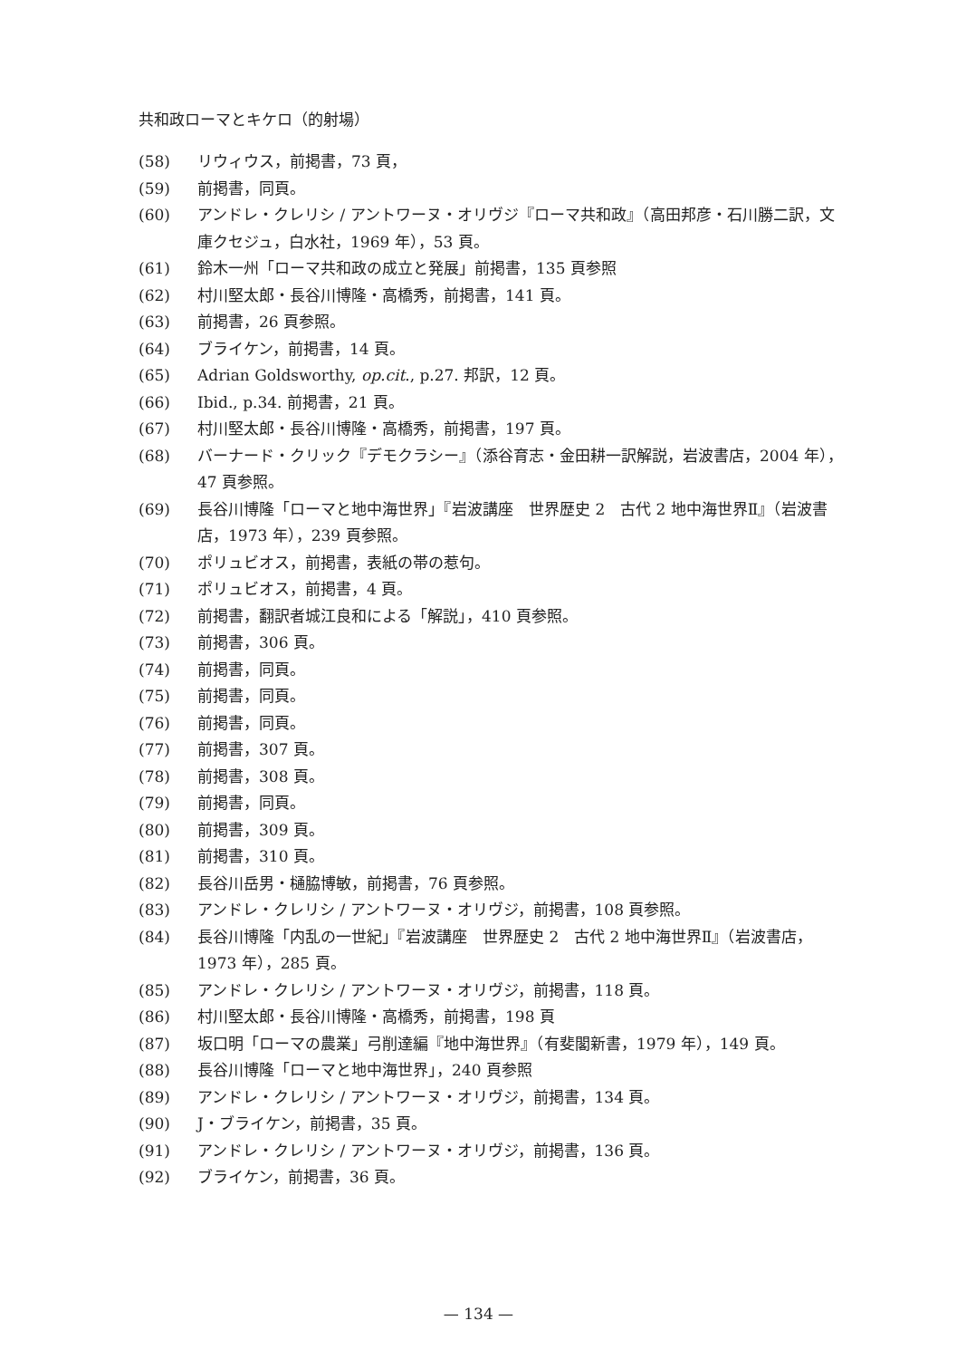共和政ローマとキケロ（的射場）
(58) リウィウス，前掲書，73 頁，
(59) 前掲書，同頁。
(60) アンドレ・クレリシ / アントワーヌ・オリヴジ『ローマ共和政』（高田邦彦・石川勝二訳，文庫クセジュ，白水社，1969 年），53 頁。
(61) 鈴木一州「ローマ共和政の成立と発展」前掲書，135 頁参照
(62) 村川堅太郎・長谷川博隆・高橋秀，前掲書，141 頁。
(63) 前掲書，26 頁参照。
(64) ブライケン，前掲書，14 頁。
(65) Adrian Goldsworthy, op.cit., p.27. 邦訳，12 頁。
(66) Ibid., p.34. 前掲書，21 頁。
(67) 村川堅太郎・長谷川博隆・高橋秀，前掲書，197 頁。
(68) バーナード・クリック『デモクラシー』（添谷育志・金田耕一訳解説，岩波書店，2004 年），47 頁参照。
(69) 長谷川博隆「ローマと地中海世界」『岩波講座　世界歴史 2　古代 2 地中海世界Ⅱ』（岩波書店，1973 年），239 頁参照。
(70) ポリュビオス，前掲書，表紙の帯の惹句。
(71) ポリュビオス，前掲書，4 頁。
(72) 前掲書，翻訳者城江良和による「解説」，410 頁参照。
(73) 前掲書，306 頁。
(74) 前掲書，同頁。
(75) 前掲書，同頁。
(76) 前掲書，同頁。
(77) 前掲書，307 頁。
(78) 前掲書，308 頁。
(79) 前掲書，同頁。
(80) 前掲書，309 頁。
(81) 前掲書，310 頁。
(82) 長谷川岳男・樋脇博敏，前掲書，76 頁参照。
(83) アンドレ・クレリシ / アントワーヌ・オリヴジ，前掲書，108 頁参照。
(84) 長谷川博隆「内乱の一世紀」『岩波講座　世界歴史 2　古代 2 地中海世界Ⅱ』（岩波書店，1973 年），285 頁。
(85) アンドレ・クレリシ / アントワーヌ・オリヴジ，前掲書，118 頁。
(86) 村川堅太郎・長谷川博隆・高橋秀，前掲書，198 頁
(87) 坂口明「ローマの農業」弓削達編『地中海世界』（有斐閣新書，1979 年），149 頁。
(88) 長谷川博隆「ローマと地中海世界」，240 頁参照
(89) アンドレ・クレリシ / アントワーヌ・オリヴジ，前掲書，134 頁。
(90) J・ブライケン，前掲書，35 頁。
(91) アンドレ・クレリシ / アントワーヌ・オリヴジ，前掲書，136 頁。
(92) ブライケン，前掲書，36 頁。
— 134 —